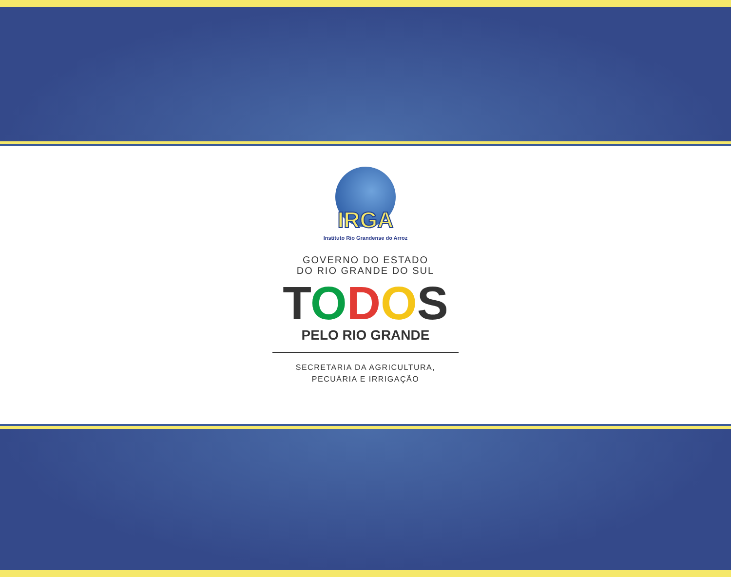IRGA
Instituto Rio Grandense do Arroz
GOVERNO DO ESTADO
DO RIO GRANDE DO SUL
TODOS
PELO RIO GRANDE
SECRETARIA DA AGRICULTURA,
PECUÁRIA E IRRIGAÇÃO